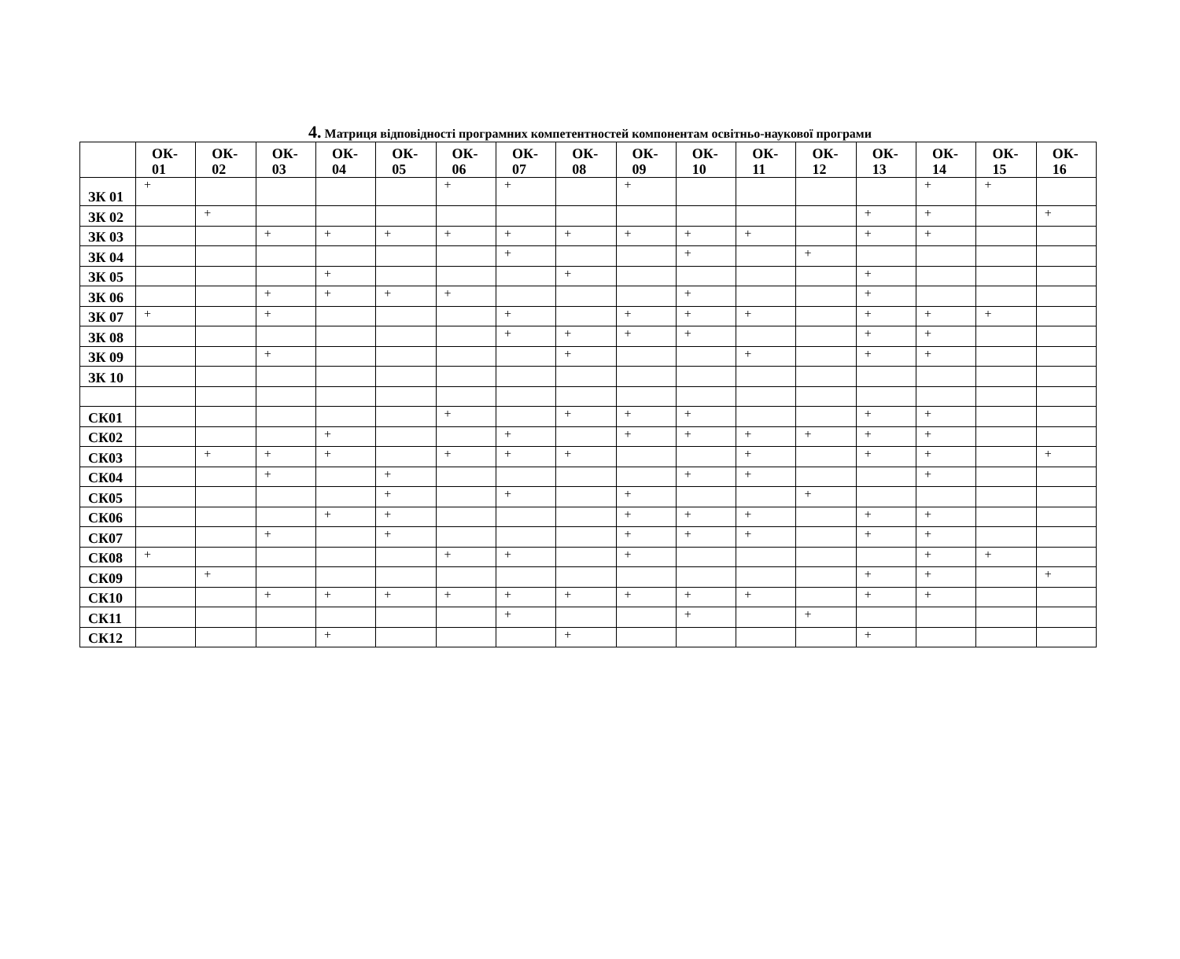4. Матриця відповідності програмних компетентностей компонентам освітньо-наукової програми
| | ОК- 01 | ОК- 02 | ОК- 03 | ОК- 04 | ОК- 05 | ОК- 06 | ОК- 07 | ОК- 08 | ОК- 09 | ОК- 10 | ОК- 11 | ОК- 12 | ОК- 13 | ОК- 14 | ОК- 15 | ОК- 16 |
| --- | --- | --- | --- | --- | --- | --- | --- | --- | --- | --- | --- | --- | --- | --- | --- | --- |
| ЗК 01 | + | | | | | + | + | | + | | | | | + | + | |
| ЗК 02 | | + | | | | | | | | | | | + | + | | + |
| ЗК 03 | | | + | + | + | + | + | + | + | + | + | | + | + | | |
| ЗК 04 | | | | | | | + | | | + | | + | | | | |
| ЗК 05 | | | | + | | | | + | | | | | + | | | |
| ЗК 06 | | | + | + | + | + | | | | + | | | + | | | |
| ЗК 07 | + | | + | | | | + | | + | + | + | | + | + | + | |
| ЗК 08 | | | | | | | + | + | + | + | | | + | + | | |
| ЗК 09 | | | + | | | | | + | | | + | | + | + | | |
| ЗК 10 | | | | | | | | | | | | | | | | |
| СК01 | | | | | | + | | + | + | + | | | + | + | | |
| СК02 | | | | + | | | + | | + | + | + | + | + | + | | |
| СК03 | | + | + | + | | + | + | + | | | + | | + | + | | + |
| СК04 | | | + | | + | | | | | + | + | | | + | | |
| СК05 | | | | | + | | + | | + | | | + | | | | |
| СК06 | | | | + | + | | | | + | + | + | | + | + | | |
| СК07 | | | + | | + | | | | + | + | + | | + | + | | |
| СК08 | + | | | | | + | + | | + | | | | | + | + | |
| СК09 | | + | | | | | | | | | | | + | + | | + |
| СК10 | | | + | + | + | + | + | + | + | + | + | | + | + | | |
| СК11 | | | | | | | + | | | + | | + | | | | |
| СК12 | | | | + | | | | + | | | | | + | | | |